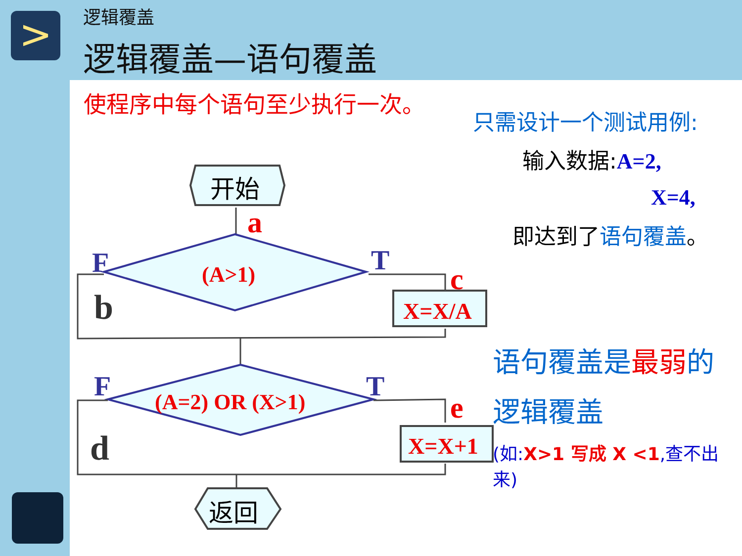>
逻辑覆盖
逻辑覆盖—语句覆盖
使程序中每个语句至少执行一次。
只需设计一个测试用例:
输入数据:A=2,
X=4,
即达到了语句覆盖。
语句覆盖是最弱的
逻辑覆盖
(如:X>1 写成 X <1,查不出来)
开始
a
(A>1)
F
T
b
c
X=X/A
(A=2) OR (X>1)
F
T
d
e
X=X+1
返回